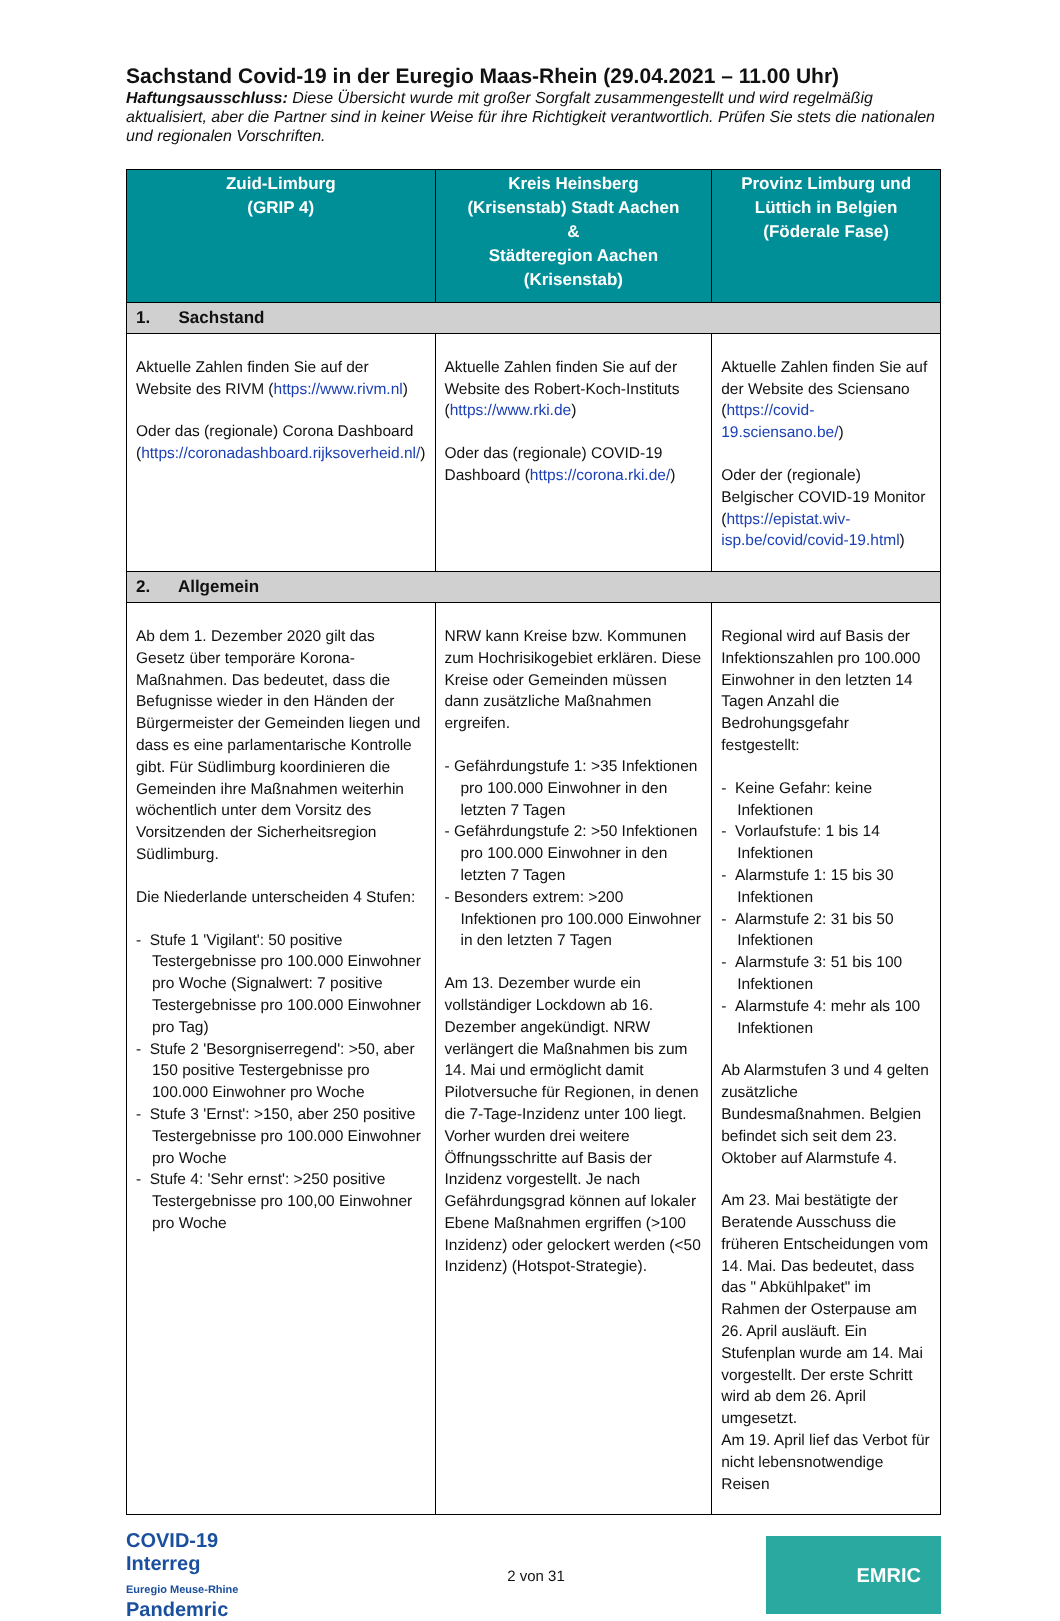Sachstand Covid-19 in der Euregio Maas-Rhein (29.04.2021 – 11.00 Uhr)
Haftungsausschluss: Diese Übersicht wurde mit großer Sorgfalt zusammengestellt und wird regelmäßig aktualisiert, aber die Partner sind in keiner Weise für ihre Richtigkeit verantwortlich. Prüfen Sie stets die nationalen und regionalen Vorschriften.
| Zuid-Limburg (GRIP 4) | Kreis Heinsberg (Krisenstab) Stadt Aachen & Städteregion Aachen (Krisenstab) | Provinz Limburg und Lüttich in Belgien (Föderale Fase) |
| --- | --- | --- |
| 1. Sachstand | | |
| Aktuelle Zahlen finden Sie auf der Website des RIVM ( https://www.rivm.nl ) Oder das (regionale) Corona Dashboard ( https://coronadashboard.rijksoverheid.nl/ ) | Aktuelle Zahlen finden Sie auf der Website des Robert-Koch-Instituts ( https://www.rki.de ) Oder das (regionale) COVID-19 Dashboard ( https://corona.rki.de/ ) | Aktuelle Zahlen finden Sie auf der Website des Sciensano ( https://covid-19.sciensano.be/ ) Oder der (regionale) Belgischer COVID-19 Monitor ( https://epistat.wiv-isp.be/covid/covid-19.html ) |
| 2. Allgemein | | |
| Ab dem 1. Dezember 2020 gilt das Gesetz über temporäre Korona-Maßnahmen. Das bedeutet, dass die Befugnisse wieder in den Händen der Bürgermeister der Gemeinden liegen und dass es eine parlamentarische Kontrolle gibt. Für Südlimburg koordinieren die Gemeinden ihre Maßnahmen weiterhin wöchentlich unter dem Vorsitz des Vorsitzenden der Sicherheitsregion Südlimburg. Die Niederlande unterscheiden 4 Stufen: - Stufe 1 'Vigilant': 50 positive Testergebnisse pro 100.000 Einwohner pro Woche (Signalwert: 7 positive Testergebnisse pro 100.000 Einwohner pro Tag) - Stufe 2 'Besorgniserregend': >50, aber 150 positive Testergebnisse pro 100.000 Einwohner pro Woche - Stufe 3 'Ernst': >150, aber 250 positive Testergebnisse pro 100.000 Einwohner pro Woche - Stufe 4: 'Sehr ernst': >250 positive Testergebnisse pro 100,00 Einwohner pro Woche | NRW kann Kreise bzw. Kommunen zum Hochrisikogebiet erklären. Diese Kreise oder Gemeinden müssen dann zusätzliche Maßnahmen ergreifen. - Gefährdungstufe 1: >35 Infektionen pro 100.000 Einwohner in den letzten 7 Tagen - Gefährdungstufe 2: >50 Infektionen pro 100.000 Einwohner in den letzten 7 Tagen - Besonders extrem: >200 Infektionen pro 100.000 Einwohner in den letzten 7 Tagen Am 13. Dezember wurde ein vollständiger Lockdown ab 16. Dezember angekündigt. NRW verlängert die Maßnahmen bis zum 14. Mai und ermöglicht damit Pilotversuche für Regionen, in denen die 7-Tage-Inzidenz unter 100 liegt. Vorher wurden drei weitere Öffnungsschritte auf Basis der Inzidenz vorgestellt. Je nach Gefährdungsgrad können auf lokaler Ebene Maßnahmen ergriffen (>100 Inzidenz) oder gelockert werden (<50 Inzidenz) (Hotspot-Strategie). | Regional wird auf Basis der Infektionszahlen pro 100.000 Einwohner in den letzten 14 Tagen Anzahl die Bedrohungsgefahr festgestellt: - Keine Gefahr: keine Infektionen - Vorlaufstufe: 1 bis 14 Infektionen - Alarmstufe 1: 15 bis 30 Infektionen - Alarmstufe 2: 31 bis 50 Infektionen - Alarmstufe 3: 51 bis 100 Infektionen - Alarmstufe 4: mehr als 100 Infektionen Ab Alarmstufen 3 und 4 gelten zusätzliche Bundesmaßnahmen. Belgien befindet sich seit dem 23. Oktober auf Alarmstufe 4. Am 23. Mai bestätigte der Beratende Ausschuss die früheren Entscheidungen vom 14. Mai. Das bedeutet, dass das " Abkühlpaket" im Rahmen der Osterpause am 26. April ausläuft. Ein Stufenplan wurde am 14. Mai vorgestellt. Der erste Schritt wird ab dem 26. April umgesetzt. Am 19. April lief das Verbot für nicht lebensnotwendige Reisen |
COVID-19
Interreg
Euregio Meuse-Rhine
Pandemric
2 von 31
EMRIC